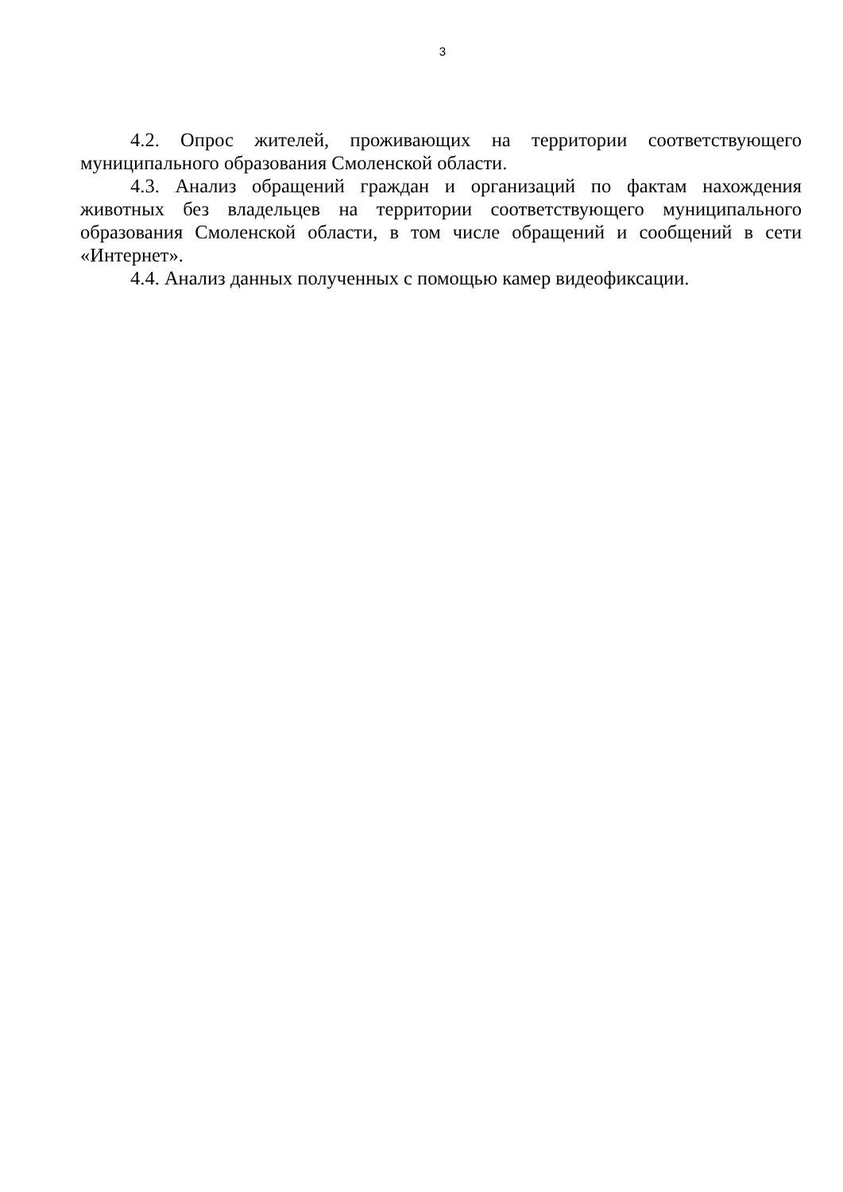3
4.2. Опрос жителей, проживающих на территории соответствующего муниципального образования Смоленской области.
4.3. Анализ обращений граждан и организаций по фактам нахождения животных без владельцев на территории соответствующего муниципального образования Смоленской области, в том числе обращений и сообщений в сети «Интернет».
4.4. Анализ данных полученных с помощью камер видеофиксации.